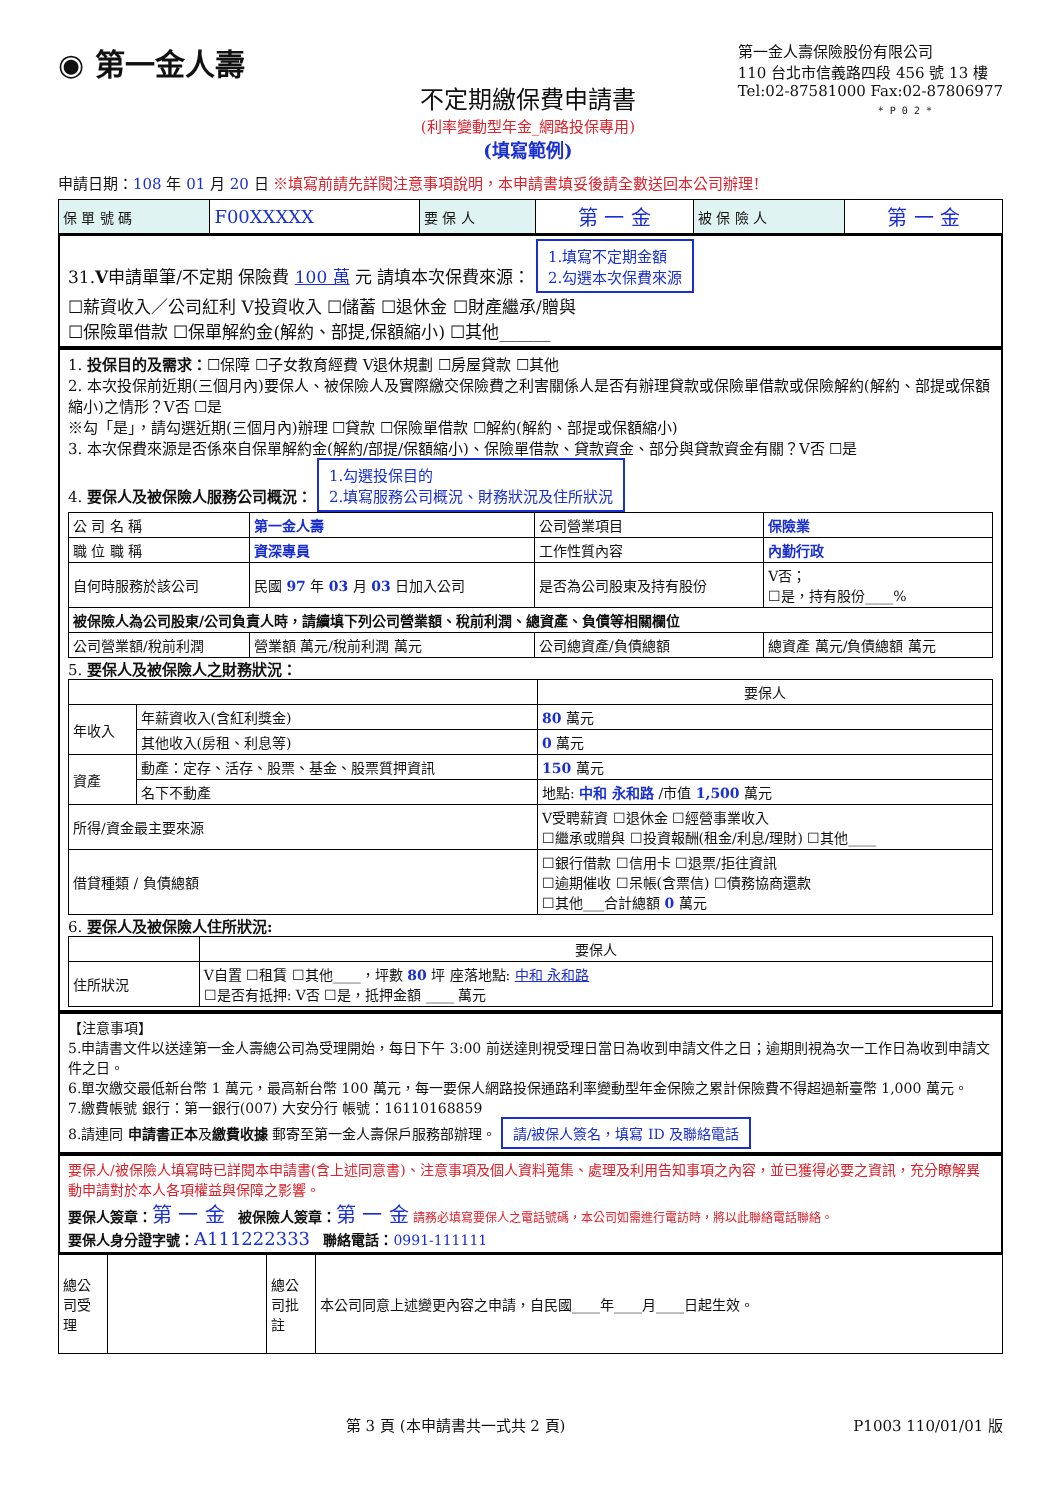◉ 第一金人壽
不定期繳保費申請書
(利率變動型年金_網路投保專用)
(填寫範例)
第一金人壽保險股份有限公司
110 台北市信義路四段 456 號 13 樓
Tel:02-87581000 Fax:02-87806977
* P 0 2 *
申請日期：108 年 01 月 20 日 ※填寫前請先詳閱注意事項說明，本申請書填妥後請全數送回本公司辦理!
| 保 單 號 碼 | F00XXXXX | 要 保 人 | 第 一 金 | 被 保 險 人 | 第 一 金 |
31.V申請單筆/不定期 保險費 100 萬 元 請填本次保費來源： 1.填寫不定期金額
2.勾選本次保費來源
☐薪資收入／公司紅利 V投資收入 ☐儲蓄 ☐退休金 ☐財產繼承/贈與
☐保險單借款 ☐保單解約金(解約、部提,保額縮小) ☐其他______
1. 投保目的及需求：☐保障 ☐子女教育經費 V退休規劃 ☐房屋貸款 ☐其他
2. 本次投保前近期(三個月內)要保人、被保險人及實際繳交保險費之利害關係人是否有辦理貸款或保險單借款或保險解約(解約、部提或保額縮小)之情形？V否 ☐是
※勾「是」，請勾選近期(三個月內)辦理 ☐貸款 ☐保險單借款 ☐解約(解約、部提或保額縮小)
3. 本次保費來源是否係來自保單解約金(解約/部提/保額縮小)、保險單借款、貸款資金、部分與貸款資金有關？V否 ☐是
4. 要保人及被保險人服務公司概況： 1.勾選投保目的
2.填寫服務公司概況、財務狀況及住所狀況
| 公 司 名 稱 | 第一金人壽 | 公司營業項目 | 保險業 |
| 職 位 職 稱 | 資深專員 | 工作性質內容 | 內勤行政 |
| 自何時服務於該公司 | 民國 97 年 03 月 03 日加入公司 | 是否為公司股東及持有股份 | V否； ☐是，持有股份____% |
| 被保險人為公司股東/公司負責人時，請續填下列公司營業額、稅前利潤、總資產、負債等相關欄位 | | | |
| 公司營業額/稅前利潤 | 營業額 萬元/稅前利潤 萬元 | 公司總資產/負債總額 | 總資產 萬元/負債總額 萬元 |
5. 要保人及被保險人之財務狀況：
| | | 要保人 |
| 年收入 | 年薪資收入(含紅利獎金) | 80 萬元 |
| | 其他收入(房租、利息等) | 0 萬元 |
| 資產 | 動產：定存、活存、股票、基金、股票質押資訊 | 150 萬元 |
| | 名下不動產 | 地點: 中和 永和路 /市值 1,500 萬元 |
| 所得/資金最主要來源 | | V受聘薪資 ☐退休金 ☐經營事業收入 ☐繼承或贈與 ☐投資報酬(租金/利息/理財) ☐其他____ |
| 借貸種類 / 負債總額 | | ☐銀行借款 ☐信用卡 ☐退票/拒往資訊 ☐逾期催收 ☐呆帳(含票信) ☐債務協商還款 ☐其他___合計總額 0 萬元 |
6. 要保人及被保險人住所狀況:
| | 要保人 |
| 住所狀況 | V自置 ☐租賃 ☐其他____，坪數 80 坪 座落地點: 中和 永和路 ☐是否有抵押: V否 ☐是，抵押金額 ____ 萬元 |
【注意事項】
5.申請書文件以送達第一金人壽總公司為受理開始，每日下午 3:00 前送達則視受理日當日為收到申請文件之日；逾期則視為次一工作日為收到申請文件之日。
6.單次繳交最低新台幣 1 萬元，最高新台幣 100 萬元，每一要保人網路投保通路利率變動型年金保險之累計保險費不得超過新臺幣 1,000 萬元。
7.繳費帳號 銀行：第一銀行(007) 大安分行 帳號：16110168859
8.請連同 申請書正本及繳費收據 郵寄至第一金人壽保戶服務部辦理。 請/被保人簽名，填寫 ID 及聯絡電話
要保人/被保險人填寫時已詳閱本申請書(含上述同意書)、注意事項及個人資料蒐集、處理及利用告知事項之內容，並已獲得必要之資訊，充分瞭解異動申請對於本人各項權益與保障之影響。
要保人簽章：第 一 金 被保險人簽章：第 一 金 請務必填寫要保人之電話號碼，本公司如需進行電訪時，將以此聯絡電話聯絡。
要保人身分證字號：A111222333 聯絡電話：0991-111111
| 總公司受理 | | 總公司批註 | 本公司同意上述變更內容之申請，自民國____年____月____日起生效。 |
第 3 頁 (本申請書共一式共 2 頁) P1003 110/01/01 版